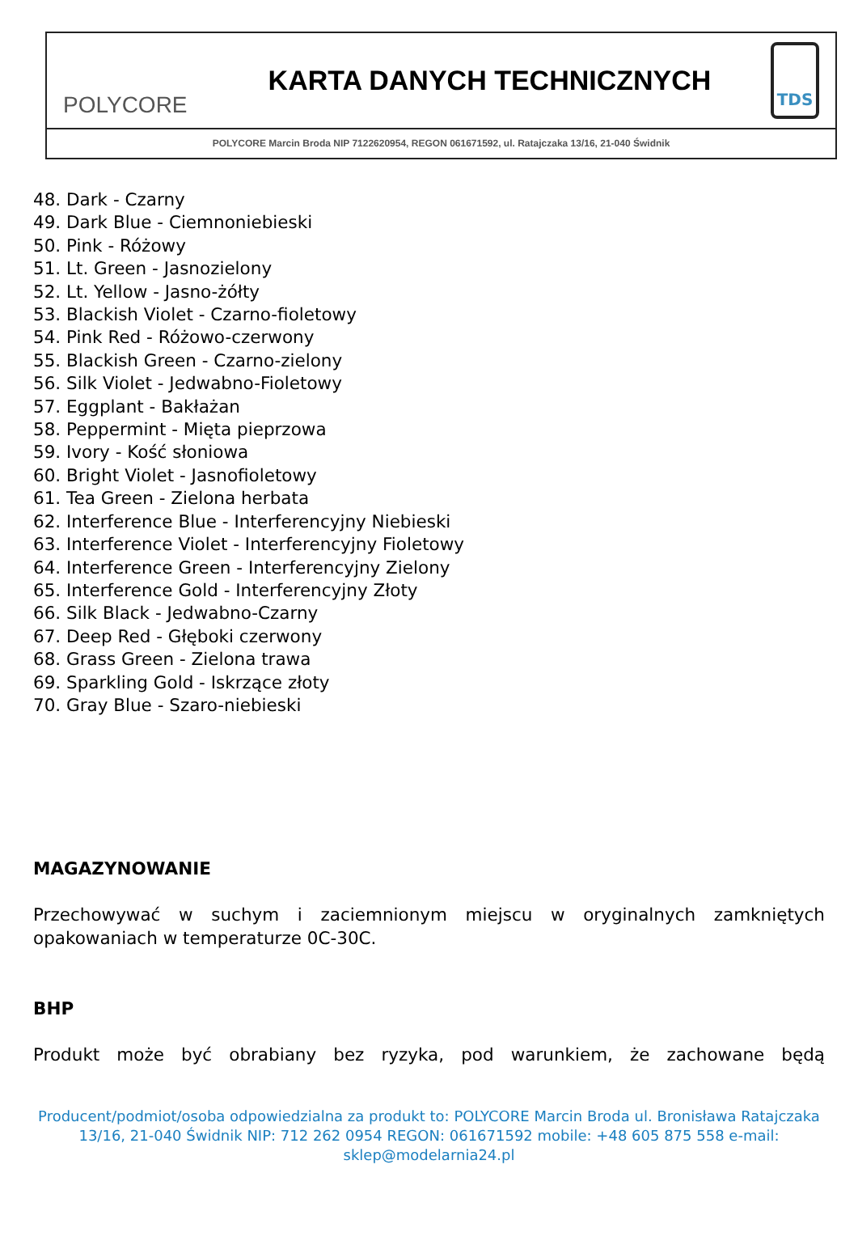POLYCORE
KARTA DANYCH TECHNICZNYCH
TDS
POLYCORE Marcin Broda NIP 7122620954, REGON 061671592, ul. Ratajczaka 13/16, 21-040 Świdnik
48. Dark - Czarny
49. Dark Blue - Ciemnoniebieski
50. Pink - Różowy
51. Lt. Green - Jasnozielony
52. Lt. Yellow - Jasno-żółty
53. Blackish Violet - Czarno-fioletowy
54. Pink Red - Różowo-czerwony
55. Blackish Green - Czarno-zielony
56. Silk Violet - Jedwabno-Fioletowy
57. Eggplant - Bakłażan
58. Peppermint - Mięta pieprzowa
59. Ivory - Kość słoniowa
60. Bright Violet - Jasnofioletowy
61. Tea Green - Zielona herbata
62. Interference Blue - Interferencyjny Niebieski
63. Interference Violet - Interferencyjny Fioletowy
64. Interference Green - Interferencyjny Zielony
65. Interference Gold - Interferencyjny Złoty
66. Silk Black - Jedwabno-Czarny
67. Deep Red - Głęboki czerwony
68. Grass Green - Zielona trawa
69. Sparkling Gold - Iskrzące złoty
70. Gray Blue - Szaro-niebieski
MAGAZYNOWANIE
Przechowywać w suchym i zaciemnionym miejscu w oryginalnych zamkniętych opakowaniach w temperaturze 0C-30C.
BHP
Produkt może być obrabiany bez ryzyka, pod warunkiem, że zachowane będą
Producent/podmiot/osoba odpowiedzialna za produkt to: POLYCORE Marcin Broda ul. Bronisława Ratajczaka 13/16, 21-040 Świdnik NIP: 712 262 0954 REGON: 061671592 mobile: +48 605 875 558 e-mail: sklep@modelarnia24.pl